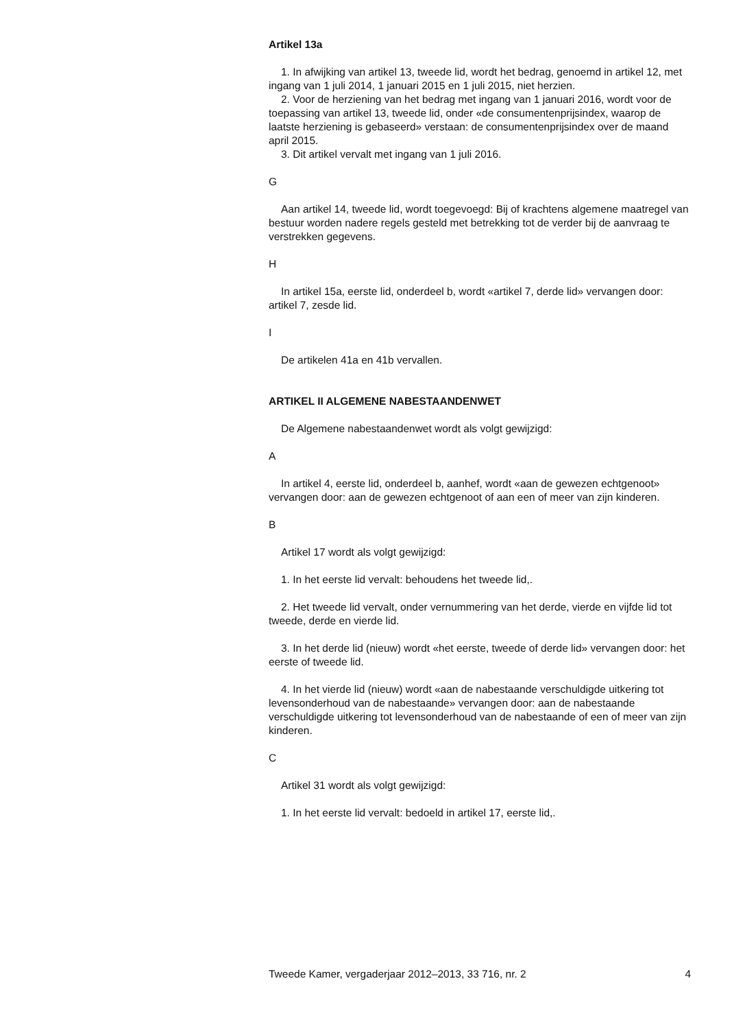Artikel 13a
1. In afwijking van artikel 13, tweede lid, wordt het bedrag, genoemd in artikel 12, met ingang van 1 juli 2014, 1 januari 2015 en 1 juli 2015, niet herzien.
2. Voor de herziening van het bedrag met ingang van 1 januari 2016, wordt voor de toepassing van artikel 13, tweede lid, onder «de consumentenprijsindex, waarop de laatste herziening is gebaseerd» verstaan: de consumentenprijsindex over de maand april 2015.
3. Dit artikel vervalt met ingang van 1 juli 2016.
G
Aan artikel 14, tweede lid, wordt toegevoegd: Bij of krachtens algemene maatregel van bestuur worden nadere regels gesteld met betrekking tot de verder bij de aanvraag te verstrekken gegevens.
H
In artikel 15a, eerste lid, onderdeel b, wordt «artikel 7, derde lid» vervangen door: artikel 7, zesde lid.
I
De artikelen 41a en 41b vervallen.
ARTIKEL II ALGEMENE NABESTAANDENWET
De Algemene nabestaandenwet wordt als volgt gewijzigd:
A
In artikel 4, eerste lid, onderdeel b, aanhef, wordt «aan de gewezen echtgenoot» vervangen door: aan de gewezen echtgenoot of aan een of meer van zijn kinderen.
B
Artikel 17 wordt als volgt gewijzigd:
1. In het eerste lid vervalt: behoudens het tweede lid,.
2. Het tweede lid vervalt, onder vernummering van het derde, vierde en vijfde lid tot tweede, derde en vierde lid.
3. In het derde lid (nieuw) wordt «het eerste, tweede of derde lid» vervangen door: het eerste of tweede lid.
4. In het vierde lid (nieuw) wordt «aan de nabestaande verschuldigde uitkering tot levensonderhoud van de nabestaande» vervangen door: aan de nabestaande verschuldigde uitkering tot levensonderhoud van de nabestaande of een of meer van zijn kinderen.
C
Artikel 31 wordt als volgt gewijzigd:
1. In het eerste lid vervalt: bedoeld in artikel 17, eerste lid,.
Tweede Kamer, vergaderjaar 2012–2013, 33 716, nr. 2 4